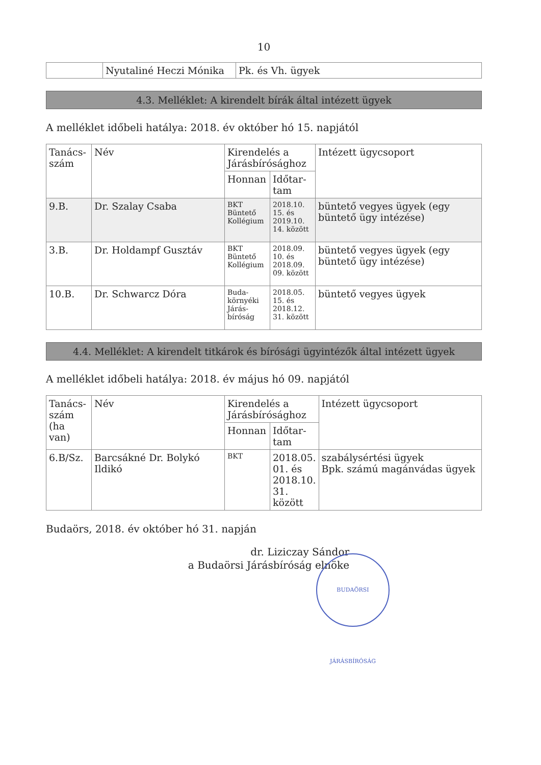10
| | Nyutaliné Heczi Mónika | Pk. és Vh. ügyek |
4.3. Melléklet: A kirendelt bírák által intézett ügyek
A melléklet időbeli hatálya: 2018. év október hó 15. napjától
| Tanács-szám | Név | Kirendelés a Járásbírósághoz | | Intézett ügycsoport |
| --- | --- | --- | --- | --- |
| | | Honnan | Időtar-tam | |
| 9.B. | Dr. Szalay Csaba | BKT Büntető Kollégium | 2018.10. 15. és 2019.10. 14. között | büntető vegyes ügyek (egy büntető ügy intézése) |
| 3.B. | Dr. Holdampf Gusztáv | BKT Büntető Kollégium | 2018.09. 10. és 2018.09. 09. között | büntető vegyes ügyek (egy büntető ügy intézése) |
| 10.B. | Dr. Schwarcz Dóra | Buda-környéki Járás-bíróság | 2018.05. 15. és 2018.12. 31. között | büntető vegyes ügyek |
4.4. Melléklet: A kirendelt titkárok és bírósági ügyintézők által intézett ügyek
A melléklet időbeli hatálya: 2018. év május hó 09. napjától
| Tanács-szám (ha van) | Név | Kirendelés a Járásbírósághoz | | Intézett ügycsoport |
| --- | --- | --- | --- | --- |
| | | Honnan | Időtar-tam | |
| 6.B/Sz. | Barcsákné Dr. Bolykó Ildikó | BKT | 2018.05. 01. és 2018.10. 31. között | szabálysértési ügyek Bpk. számú magánvádas ügyek |
Budaörs, 2018. év október hó 31. napján
dr. Liziczay Sándor
a Budaörsi Járásbíróság elnöke
BUDAÖRSI JÁRÁSBÍRÓSÁG